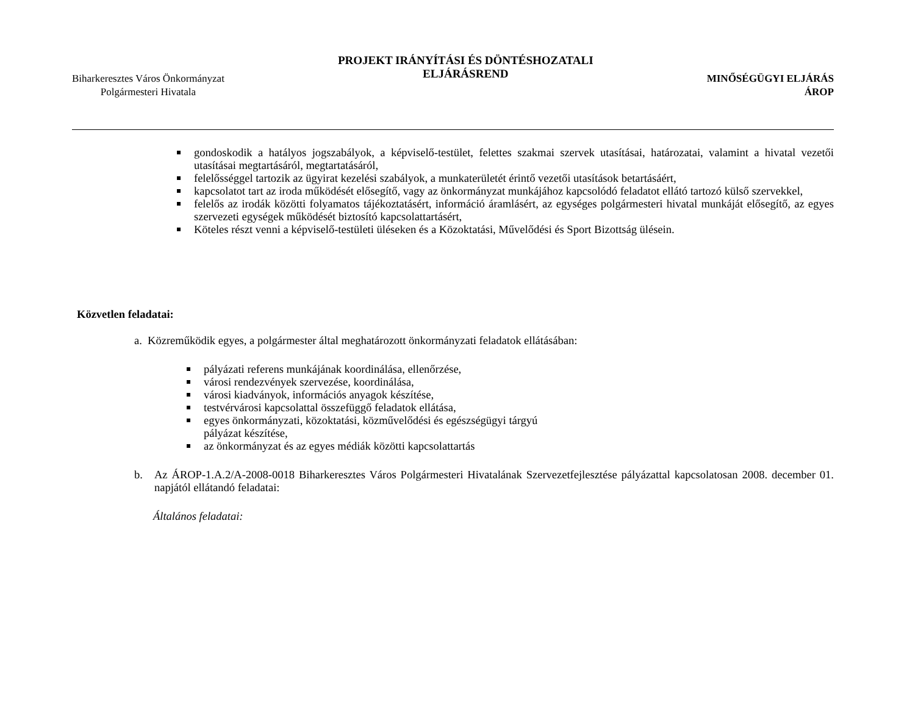Biharkeresztes Város Önkormányzat
Polgármesteri Hivatala
PROJEKT IRÁNYÍTÁSI ÉS DÖNTÉSHOZATALI
ELJÁRÁSREND
MINŐSÉGÜGYI ELJÁRÁS
ÁROP
gondoskodik a hatályos jogszabályok, a képviselő-testület, felettes szakmai szervek utasításai, határozatai, valamint a hivatal vezetői utasításai megtartásáról, megtartatásáról,
felelősséggel tartozik az ügyirat kezelési szabályok, a munkaterületét érintő vezetői utasítások betartásáért,
kapcsolatot tart az iroda működését elősegítő, vagy az önkormányzat munkájához kapcsolódó feladatot ellátó tartozó külső szervekkel,
felelős az irodák közötti folyamatos tájékoztatásért, információ áramlásért, az egységes polgármesteri hivatal munkáját elősegítő, az egyes szervezeti egységek működését biztosító kapcsolattartásért,
Köteles részt venni a képviselő-testületi üléseken és a Közoktatási, Művelődési és Sport Bizottság ülésein.
Közvetlen feladatai:
a. Közreműködik egyes, a polgármester által meghatározott önkormányzati feladatok ellátásában:
pályázati referens munkájának koordinálása, ellenőrzése,
városi rendezvények szervezése, koordinálása,
városi kiadványok, információs anyagok készítése,
testvérvárosi kapcsolattal összefüggő feladatok ellátása,
egyes önkormányzati, közoktatási, közművelődési és egészségügyi tárgyú pályázat készítése,
az önkormányzat és az egyes médiák közötti kapcsolattartás
b. Az ÁROP-1.A.2/A-2008-0018 Biharkeresztes Város Polgármesteri Hivatalának Szervezetfejlesztése pályázattal kapcsolatosan 2008. december 01. napjától ellátandó feladatai:
Általános feladatai: